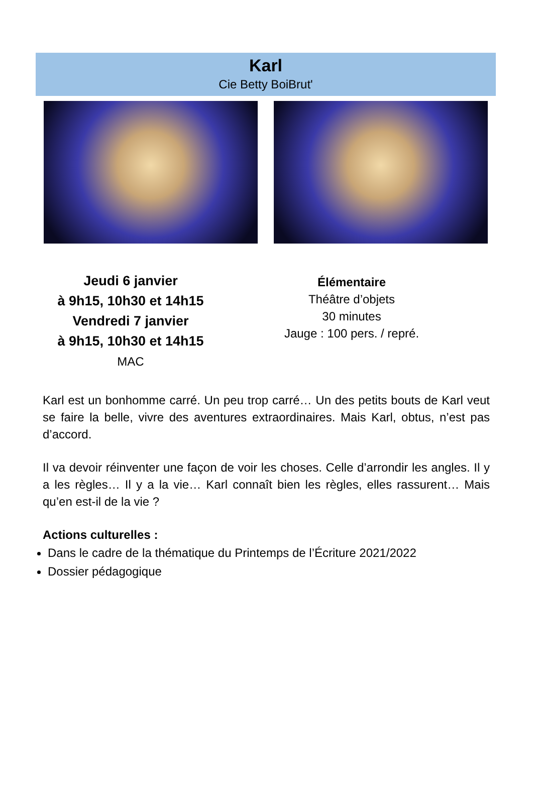Karl
Cie Betty BoiBrut'
Jeudi 6 janvier
à 9h15, 10h30 et 14h15
Vendredi 7 janvier
à 9h15, 10h30 et 14h15
MAC
Élémentaire
Théâtre d’objets
30 minutes
Jauge : 100 pers. / repré.
Karl est un bonhomme carré. Un peu trop carré… Un des petits bouts de Karl veut se faire la belle, vivre des aventures extraordinaires. Mais Karl, obtus, n’est pas d’accord.
Il va devoir réinventer une façon de voir les choses. Celle d’arrondir les angles. Il y a les règles… Il y a la vie… Karl connaît bien les règles, elles rassurent… Mais qu’en est-il de la vie ?
Actions culturelles :
Dans le cadre de la thématique du Printemps de l’Écriture 2021/2022
Dossier pédagogique